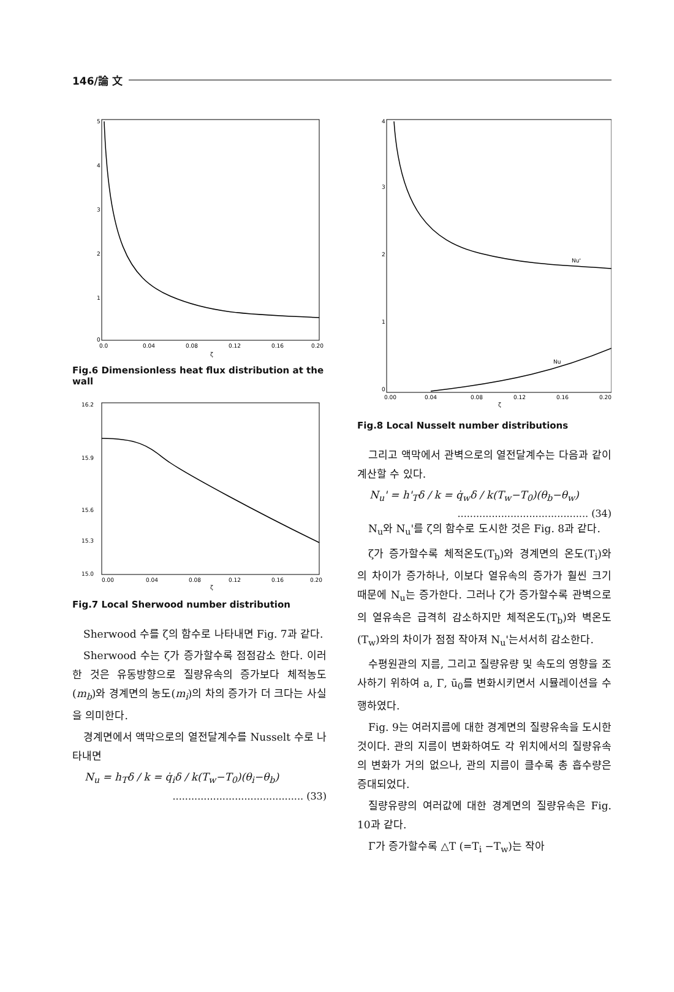146/論 文
5
4
3
2
1
0
0.0
0.04
0.08
0.12
0.16
0.20
ζ
Fig.6 Dimensionless heat flux distribution at the wall
16.2
15.9
15.6
15.3
15.0
0.00
0.04
0.08
0.12
0.16
0.20
ζ
Fig.7 Local Sherwood number distribution
Sherwood 수를 ζ의 함수로 나타내면 Fig. 7과 같다.
Sherwood 수는 ζ가 증가할수록 점점감소 한다. 이러한 것은 유동방향으로 질량유속의 증가보다 체적농도(m<sub>b</sub>)와 경계면의 농도(m<sub>i</sub>)의 차의 증가가 더 크다는 사실을 의미한다.
경계면에서 액막으로의 열전달계수를 Nusselt 수로 나타내면
N<sub>u</sub> = h<sub>T</sub>δ / k = q̇<sub>i</sub>δ / k(T<sub>w</sub>−T<sub>0</sub>)(θ<sub>i</sub>−θ<sub>b</sub>)
.......................................... (33)
Nu'
Nu
4
3
2
1
0
0.00
0.04
0.08
0.12
0.16
0.20
ζ
Fig.8 Local Nusselt number distributions
그리고 액막에서 관벽으로의 열전달계수는 다음과 같이 계산할 수 있다.
N<sub>u</sub>' = h'<sub>T</sub>δ / k = q̇<sub>w</sub>δ / k(T<sub>w</sub>−T<sub>0</sub>)(θ<sub>b</sub>−θ<sub>w</sub>)
.......................................... (34)
N<sub>u</sub>와 N<sub>u</sub>'를 ζ의 함수로 도시한 것은 Fig. 8과 같다.
ζ가 증가할수록 체적온도(T<sub>b</sub>)와 경계면의 온도(T<sub>i</sub>)와의 차이가 증가하나, 이보다 열유속의 증가가 훨씬 크기 때문에 N<sub>u</sub>는 증가한다. 그러나 ζ가 증가할수록 관벽으로의 열유속은 급격히 감소하지만 체적온도(T<sub>b</sub>)와 벽온도(T<sub>w</sub>)와의 차이가 점점 작아져 N<sub>u</sub>'는서서히 감소한다.
수평원관의 지름, 그리고 질량유량 및 속도의 영향을 조사하기 위하여 a, Γ, ū<sub>0</sub>를 변화시키면서 시뮬레이션을 수행하였다.
Fig. 9는 여러지름에 대한 경계면의 질량유속을 도시한 것이다. 관의 지름이 변화하여도 각 위치에서의 질량유속의 변화가 거의 없으나, 관의 지름이 클수록 총 흡수량은 증대되었다.
질량유량의 여러값에 대한 경계면의 질량유속은 Fig. 10과 같다.
Γ가 증가할수록 △T (=T<sub>i</sub> −T<sub>w</sub>)는 작아